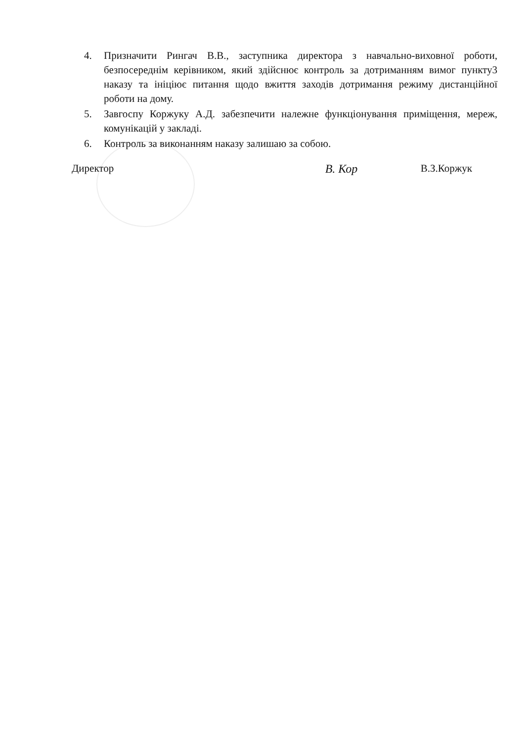4. Призначити Рингач В.В., заступника директора з навчально-виховної роботи, безпосереднім керівником, який здійснює контроль за дотриманням вимог пункту3 наказу та ініціює питання щодо вжиття заходів дотримання режиму дистанційної роботи на дому.
5. Завгоспу Коржуку А.Д. забезпечити належне функціонування приміщення, мереж, комунікацій у закладі.
6. Контроль за виконанням наказу залишаю за собою.
Директор В. Кор В.З.Коржук